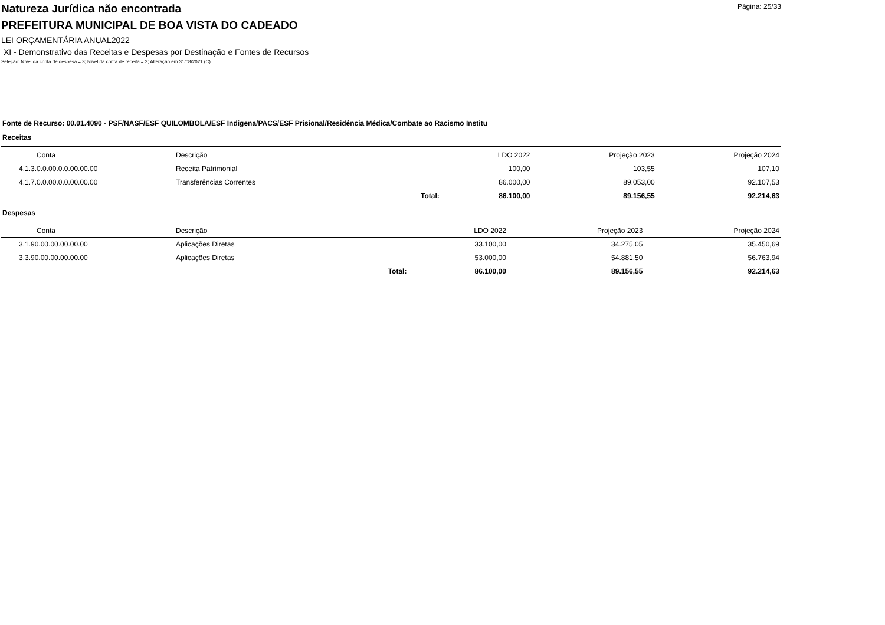Página: 25/33
Natureza Jurídica não encontrada
PREFEITURA MUNICIPAL DE BOA VISTA DO CADEADO
LEI ORÇAMENTÁRIA ANUAL2022
XI - Demonstrativo das Receitas e Despesas por Destinação e Fontes de Recursos
Seleção: Nível da conta de despesa = 3; Nível da conta de receita = 3; Alteração em 31/08/2021 (C)
Fonte de Recurso: 00.01.4090 - PSF/NASF/ESF QUILOMBOLA/ESF Indigena/PACS/ESF Prisional/Residência Médica/Combate ao Racismo Institu
Receitas
| Conta | Descrição | | LDO 2022 | Projeção 2023 | Projeção 2024 |
| --- | --- | --- | --- | --- | --- |
| 4.1.3.0.0.00.0.0.00.00.00 | Receita Patrimonial | | 100,00 | 103,55 | 107,10 |
| 4.1.7.0.0.00.0.0.00.00.00 | Transferências Correntes | | 86.000,00 | 89.053,00 | 92.107,53 |
| | | Total: | 86.100,00 | 89.156,55 | 92.214,63 |
Despesas
| Conta | Descrição | | LDO 2022 | Projeção 2023 | Projeção 2024 |
| --- | --- | --- | --- | --- | --- |
| 3.1.90.00.00.00.00.00 | Aplicações Diretas | | 33.100,00 | 34.275,05 | 35.450,69 |
| 3.3.90.00.00.00.00.00 | Aplicações Diretas | | 53.000,00 | 54.881,50 | 56.763,94 |
| | | Total: | 86.100,00 | 89.156,55 | 92.214,63 |